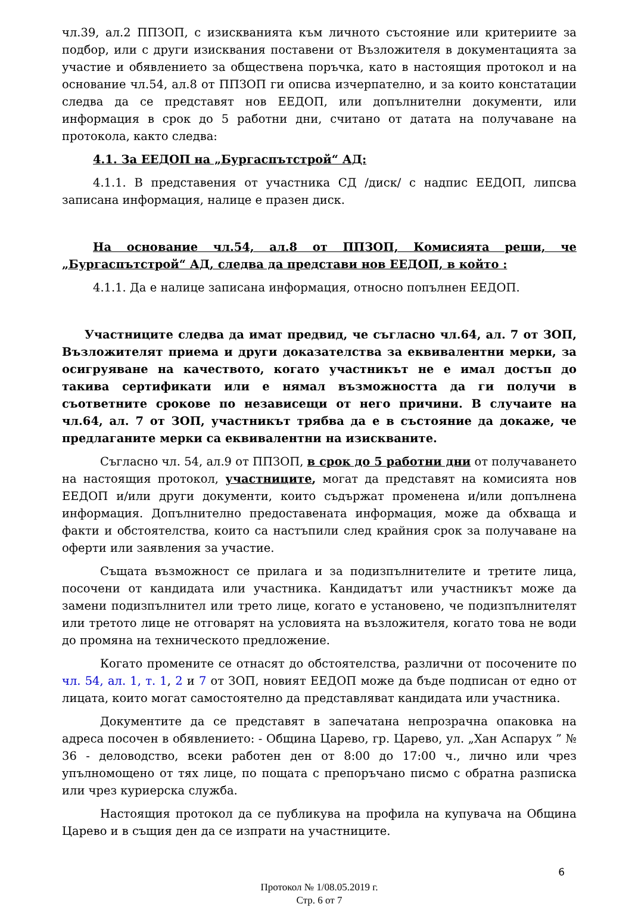чл.39, ал.2 ППЗОП, с изискванията към личното състояние или критериите за подбор, или с други изисквания поставени от Възложителя в документацията за участие и обявлението за обществена поръчка, като в настоящия протокол и на основание чл.54, ал.8 от ППЗОП ги описва изчерпателно, и за които констатации следва да се представят нов ЕЕДОП, или допълнителни документи, или информация в срок до 5 работни дни, считано от датата на получаване на протокола, както следва:
4.1. За ЕЕДОП на „Бургаспътстрой“ АД:
4.1.1. В представения от участника СД /диск/ с надпис ЕЕДОП, липсва записана информация, налице е празен диск.
На основание чл.54, ал.8 от ППЗОП, Комисията реши, че „Бургаспътстрой“ АД, следва да представи нов ЕЕДОП, в който :
4.1.1. Да е налице записана информация, относно попълнен ЕЕДОП.
Участниците следва да имат предвид, че съгласно чл.64, ал. 7 от ЗОП, Възложителят приема и други доказателства за еквивалентни мерки, за осигруяване на качеството, когато участникът не е имал достъп до такива сертификати или е нямал възможността да ги получи в съответните срокове по независещи от него причини. В случаите на чл.64, ал. 7 от ЗОП, участникът трябва да е в състояние да докаже, че предлаганите мерки са еквивалентни на изискваните.
Съгласно чл. 54, ал.9 от ППЗОП, в срок до 5 работни дни от получаването на настоящия протокол, участниците, могат да представят на комисията нов ЕЕДОП и/или други документи, които съдържат променена и/или допълнена информация. Допълнително предоставената информация, може да обхваща и факти и обстоятелства, които са настъпили след крайния срок за получаване на оферти или заявления за участие.
Същата възможност се прилага и за подизпълнителите и третите лица, посочени от кандидата или участника. Кандидатът или участникът може да замени подизпълнител или трето лице, когато е установено, че подизпълнителят или третото лице не отговарят на условията на възложителя, когато това не води до промяна на техническото предложение.
Когато промените се отнасят до обстоятелства, различни от посочените по чл. 54, ал. 1, т. 1, 2 и 7 от ЗОП, новият ЕЕДОП може да бъде подписан от едно от лицата, които могат самостоятелно да представляват кандидата или участника.
Документите да се представят в запечатана непрозрачна опаковка на адреса посочен в обявлението: - Община Царево, гр. Царево, ул. „Хан Аспарух ” № 36 - деловодство, всеки работен ден от 8:00 до 17:00 ч., лично или чрез упълномощено от тях лице, по пощата с препоръчано писмо с обратна разписка или чрез куриерска служба.
Настоящия протокол да се публикува на профила на купувача на Община Царево и в същия ден да се изпрати на участниците.
6
Протокол № 1/08.05.2019 г.
Стр. 6 от 7